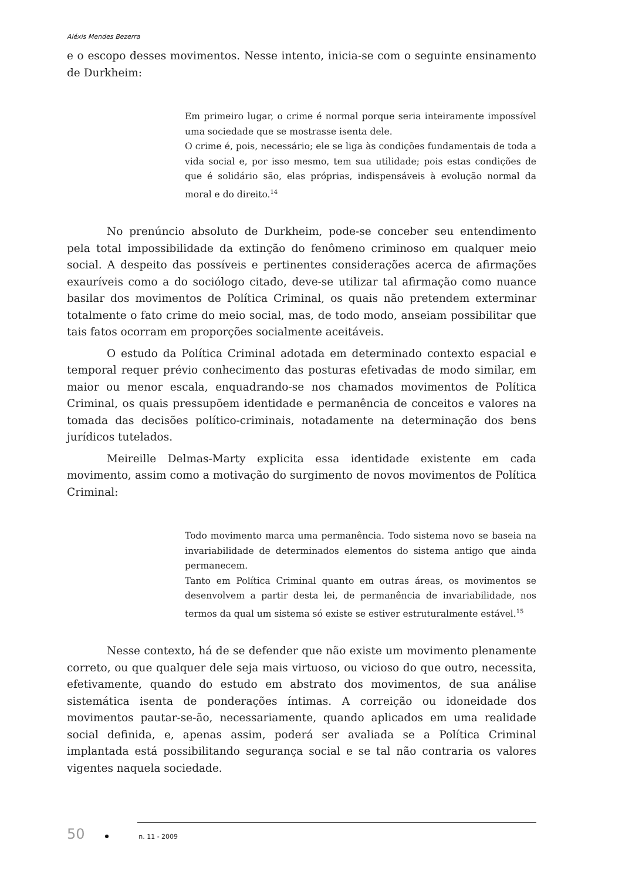Aléxis Mendes Bezerra
e o escopo desses movimentos. Nesse intento, inicia-se com o seguinte ensinamento de Durkheim:
Em primeiro lugar, o crime é normal porque seria inteiramente impossível uma sociedade que se mostrasse isenta dele.
O crime é, pois, necessário; ele se liga às condições fundamentais de toda a vida social e, por isso mesmo, tem sua utilidade; pois estas condições de que é solidário são, elas próprias, indispensáveis à evolução normal da moral e do direito.<sup>14</sup>
No prenúncio absoluto de Durkheim, pode-se conceber seu entendimento pela total impossibilidade da extinção do fenômeno criminoso em qualquer meio social. A despeito das possíveis e pertinentes considerações acerca de afirmações exauríveis como a do sociólogo citado, deve-se utilizar tal afirmação como nuance basilar dos movimentos de Política Criminal, os quais não pretendem exterminar totalmente o fato crime do meio social, mas, de todo modo, anseiam possibilitar que tais fatos ocorram em proporções socialmente aceitáveis.
O estudo da Política Criminal adotada em determinado contexto espacial e temporal requer prévio conhecimento das posturas efetivadas de modo similar, em maior ou menor escala, enquadrando-se nos chamados movimentos de Política Criminal, os quais pressupõem identidade e permanência de conceitos e valores na tomada das decisões político-criminais, notadamente na determinação dos bens jurídicos tutelados.
Meireille Delmas-Marty explicita essa identidade existente em cada movimento, assim como a motivação do surgimento de novos movimentos de Política Criminal:
Todo movimento marca uma permanência. Todo sistema novo se baseia na invariabilidade de determinados elementos do sistema antigo que ainda permanecem.
Tanto em Política Criminal quanto em outras áreas, os movimentos se desenvolvem a partir desta lei, de permanência de invariabilidade, nos termos da qual um sistema só existe se estiver estruturalmente estável.<sup>15</sup>
Nesse contexto, há de se defender que não existe um movimento plenamente correto, ou que qualquer dele seja mais virtuoso, ou vicioso do que outro, necessita, efetivamente, quando do estudo em abstrato dos movimentos, de sua análise sistemática isenta de ponderações íntimas. A correição ou idoneidade dos movimentos pautar-se-ão, necessariamente, quando aplicados em uma realidade social definida, e, apenas assim, poderá ser avaliada se a Política Criminal implantada está possibilitando segurança social e se tal não contraria os valores vigentes naquela sociedade.
50 n. 11 - 2009